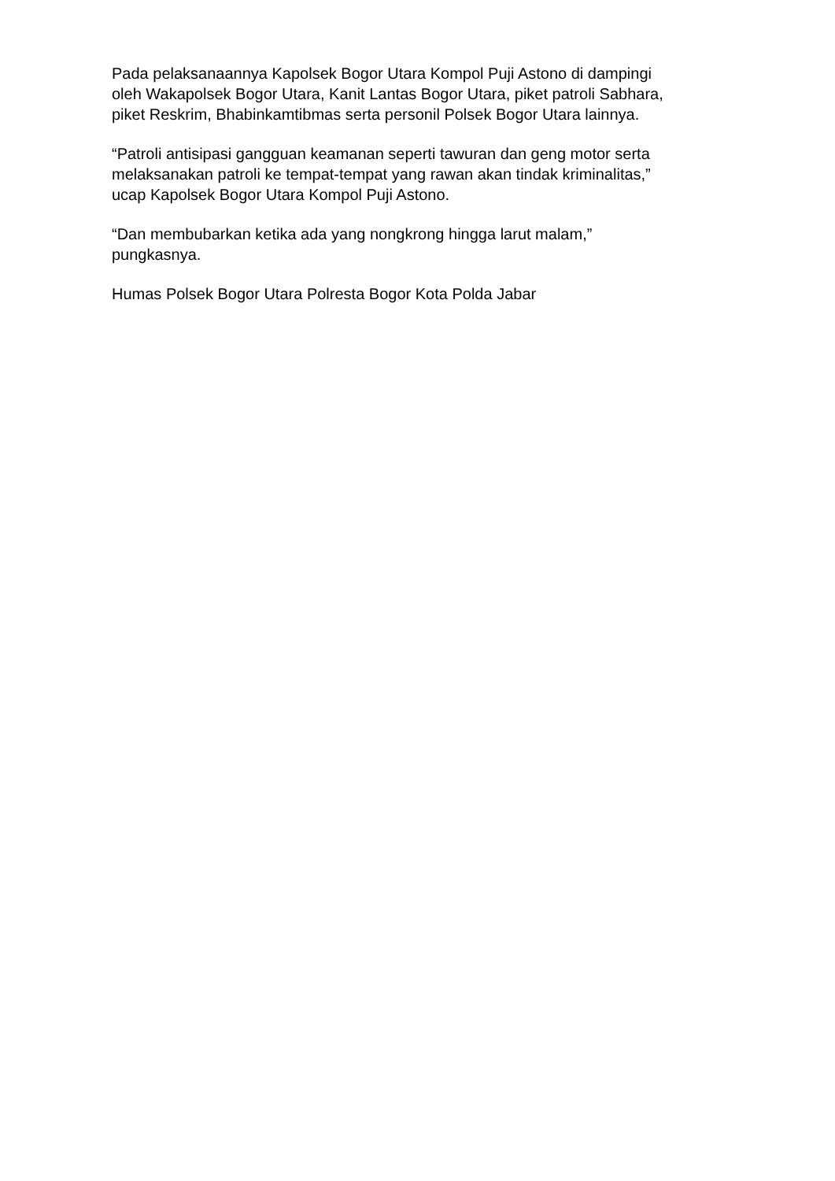Pada pelaksanaannya Kapolsek Bogor Utara Kompol Puji Astono di dampingi
oleh Wakapolsek Bogor Utara, Kanit Lantas Bogor Utara, piket patroli Sabhara,
piket Reskrim, Bhabinkamtibmas serta personil Polsek Bogor Utara lainnya.
“Patroli antisipasi gangguan keamanan seperti tawuran dan geng motor serta
melaksanakan patroli ke tempat-tempat yang rawan akan tindak kriminalitas,”
ucap Kapolsek Bogor Utara Kompol Puji Astono.
“Dan membubarkan ketika ada yang nongkrong hingga larut malam,”
pungkasnya.
Humas Polsek Bogor Utara Polresta Bogor Kota Polda Jabar